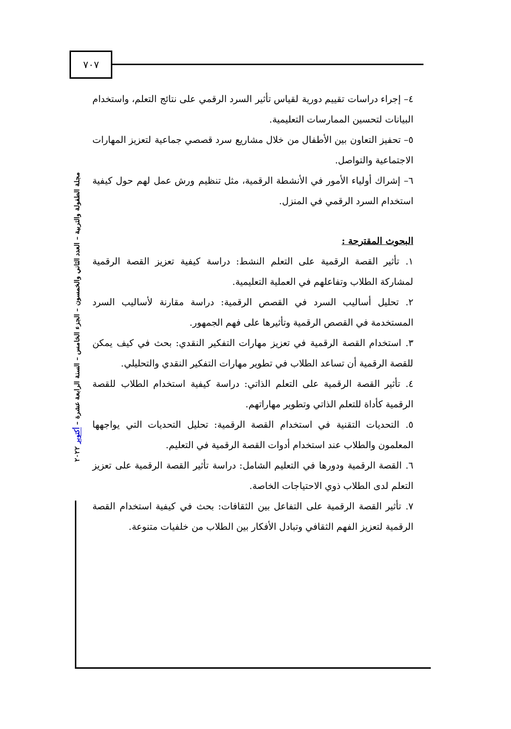٧٠٧
مجلة الطفولة والتربية – العدد الثاني والخمسون – الجزء الخامس – السنة الرابعة عشرة – أكتوبر ٢٠٢٢
٤– إجراء دراسات تقييم دورية لقياس تأثير السرد الرقمي على نتائج التعلم، واستخدام البيانات لتحسين الممارسات التعليمية.
٥– تحفيز التعاون بين الأطفال من خلال مشاريع سرد قصصي جماعية لتعزيز المهارات الاجتماعية والتواصل.
٦– إشراك أولياء الأمور في الأنشطة الرقمية، مثل تنظيم ورش عمل لهم حول كيفية استخدام السرد الرقمي في المنزل.
البحوث المقترحة :
١. تأثير القصة الرقمية على التعلم النشط: دراسة كيفية تعزيز القصة الرقمية لمشاركة الطلاب وتفاعلهم في العملية التعليمية.
٢. تحليل أساليب السرد في القصص الرقمية: دراسة مقارنة لأساليب السرد المستخدمة في القصص الرقمية وتأثيرها على فهم الجمهور.
٣. استخدام القصة الرقمية في تعزيز مهارات التفكير النقدي: بحث في كيف يمكن للقصة الرقمية أن تساعد الطلاب في تطوير مهارات التفكير النقدي والتحليلي.
٤. تأثير القصة الرقمية على التعلم الذاتي: دراسة كيفية استخدام الطلاب للقصة الرقمية كأداة للتعلم الذاتي وتطوير مهاراتهم.
٥. التحديات التقنية في استخدام القصة الرقمية: تحليل التحديات التي يواجهها المعلمون والطلاب عند استخدام أدوات القصة الرقمية في التعليم.
٦. القصة الرقمية ودورها في التعليم الشامل: دراسة تأثير القصة الرقمية على تعزيز التعلم لدى الطلاب ذوي الاحتياجات الخاصة.
٧. تأثير القصة الرقمية على التفاعل بين الثقافات: بحث في كيفية استخدام القصة الرقمية لتعزيز الفهم الثقافي وتبادل الأفكار بين الطلاب من خلفيات متنوعة.